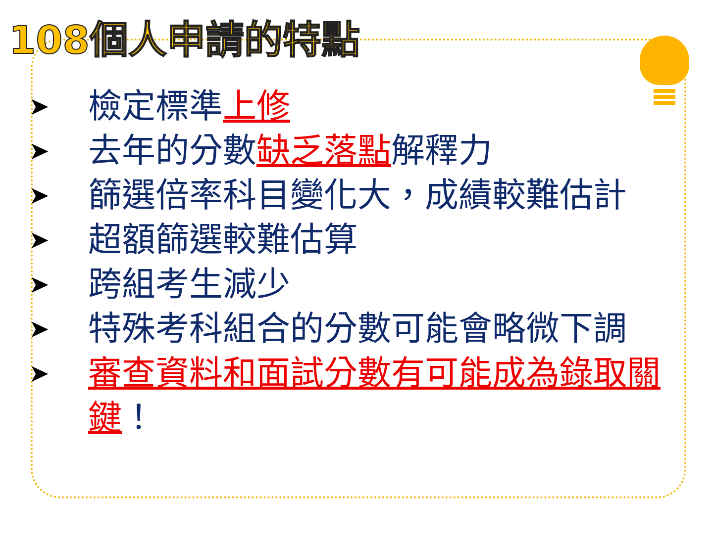108個人申請的特點
➤ 檢定標準上修
➤ 去年的分數缺乏落點解釋力
➤ 篩選倍率科目變化大，成績較難估計
➤ 超額篩選較難估算
➤ 跨組考生減少
➤ 特殊考科組合的分數可能會略微下調
➤ 審查資料和面試分數有可能成為錄取關鍵！